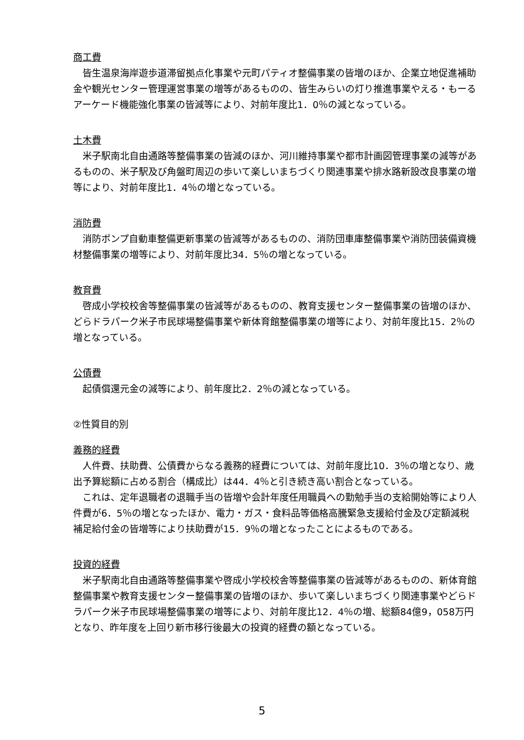商工費
皆生温泉海岸遊歩道滞留拠点化事業や元町パティオ整備事業の皆増のほか、企業立地促進補助金や観光センター管理運営事業の増等があるものの、皆生みらいの灯り推進事業やえる・もーるアーケード機能強化事業の皆減等により、対前年度比1．0％の減となっている。
土木費
米子駅南北自由通路等整備事業の皆減のほか、河川維持事業や都市計画図管理事業の減等があるものの、米子駅及び角盤町周辺の歩いて楽しいまちづくり関連事業や排水路新設改良事業の増等により、対前年度比1．4％の増となっている。
消防費
消防ポンプ自動車整備更新事業の皆減等があるものの、消防団車庫整備事業や消防団装備資機材整備事業の増等により、対前年度比34．5％の増となっている。
教育費
啓成小学校校舎等整備事業の皆減等があるものの、教育支援センター整備事業の皆増のほか、どらドラパーク米子市民球場整備事業や新体育館整備事業の増等により、対前年度比15．2％の増となっている。
公債費
起債償還元金の減等により、前年度比2．2％の減となっている。
②性質目的別
義務的経費
人件費、扶助費、公債費からなる義務的経費については、対前年度比10．3％の増となり、歳出予算総額に占める割合（構成比）は44．4％と引き続き高い割合となっている。
これは、定年退職者の退職手当の皆増や会計年度任用職員への勤勉手当の支給開始等により人件費が6．5％の増となったほか、電力・ガス・食料品等価格高騰緊急支援給付金及び定額減税補足給付金の皆増等により扶助費が15．9％の増となったことによるものである。
投資的経費
米子駅南北自由通路等整備事業や啓成小学校校舎等整備事業の皆減等があるものの、新体育館整備事業や教育支援センター整備事業の皆増のほか、歩いて楽しいまちづくり関連事業やどらドラパーク米子市民球場整備事業の増等により、対前年度比12．4％の増、総額84億9，058万円となり、昨年度を上回り新市移行後最大の投資的経費の額となっている。
5